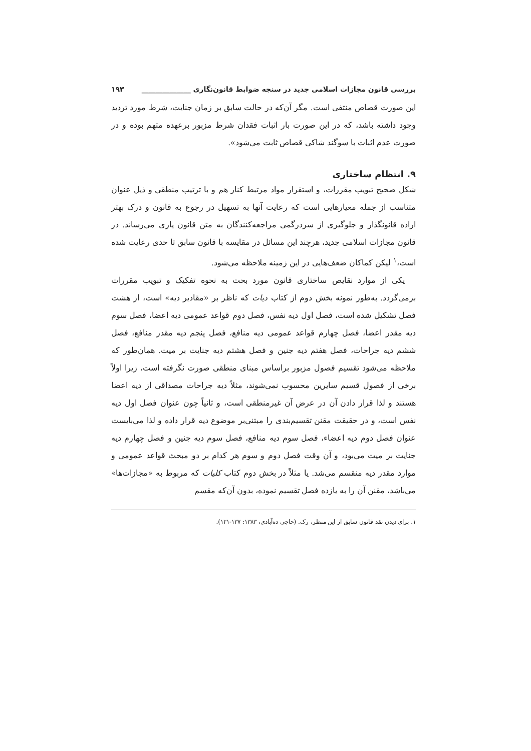بررسی قانون مجازات اسلامی جدید در سنجه ضوابط قانون‌نگاری ______________ ۱۹۳
این صورت قصاص منتفی است. مگر آن‌که در حالت سابق بر زمان جنایت، شرط مورد تردید وجود داشته باشد، که در این صورت بار اثبات فقدان شرط مزبور برعهده متهم بوده و در صورت عدم اثبات با سوگند شاکی قصاص ثابت می‌شود».
۹. انتظام ساختاری
شکل صحیح تبویب مقررات، و استقرار مواد مرتبط کنار هم و با ترتیب منطقی و ذیل عنوان متناسب از جمله معیارهایی است که رعایت آنها به تسهیل در رجوع به قانون و درک بهتر اراده قانونگذار و جلوگیری از سردرگمی مراجعه‌کنندگان به متن قانون یاری می‌رساند. در قانون مجازات اسلامی جدید، هرچند این مسائل در مقایسه با قانون سابق تا حدی رعایت شده است،<sup>۱</sup> لیکن کماکان ضعف‌هایی در این زمینه ملاحظه می‌شود.
یکی از موارد نقایص ساختاری قانون مورد بحث به نحوه تفکیک و تبویب مقررات برمی‌گردد. به‌طور نمونه بخش دوم از کتاب دیات که ناظر بر «مقادیر دیه» است، از هشت فصل تشکیل شده است، فصل اول دیه نفس، فصل دوم قواعد عمومی دیه اعضا، فصل سوم دیه مقدر اعضا، فصل چهارم قواعد عمومی دیه منافع، فصل پنجم دیه مقدر منافع، فصل ششم دیه جراحات، فصل هفتم دیه جنین و فصل هشتم دیه جنایت بر میت. همان‌طور که ملاحظه می‌شود تقسیم فصول مزبور براساس مبنای منطقی صورت نگرفته است، زیرا اولاً برخی از فصول قسیم سایرین محسوب نمی‌شوند، مثلاً دیه جراحات مصداقی از دیه اعضا هستند و لذا قرار دادن آن در عرض آن غیرمنطقی است، و ثانیاً چون عنوان فصل اول دیه نفس است، و در حقیقت مقنن تقسیم‌بندی را مبتنی‌بر موضوع دیه قرار داده و لذا می‌بایست عنوان فصل دوم دیه اعضاء، فصل سوم دیه منافع، فصل سوم دیه جنین و فصل چهارم دیه جنایت بر میت می‌بود، و آن وقت فصل دوم و سوم هر کدام بر دو مبحث قواعد عمومی و موارد مقدر دیه منقسم می‌شد. یا مثلاً در بخش دوم کتاب کلیات که مربوط به «مجازات‌ها» می‌باشد، مقنن آن را به یازده فصل تقسیم نموده، بدون آن‌که مقسم
۱. برای دیدن نقد قانون سابق از این منظر، رک. (حاجی ده‌آبادی، ۱۳۸۳: ۱۳۷-۱۲۱).